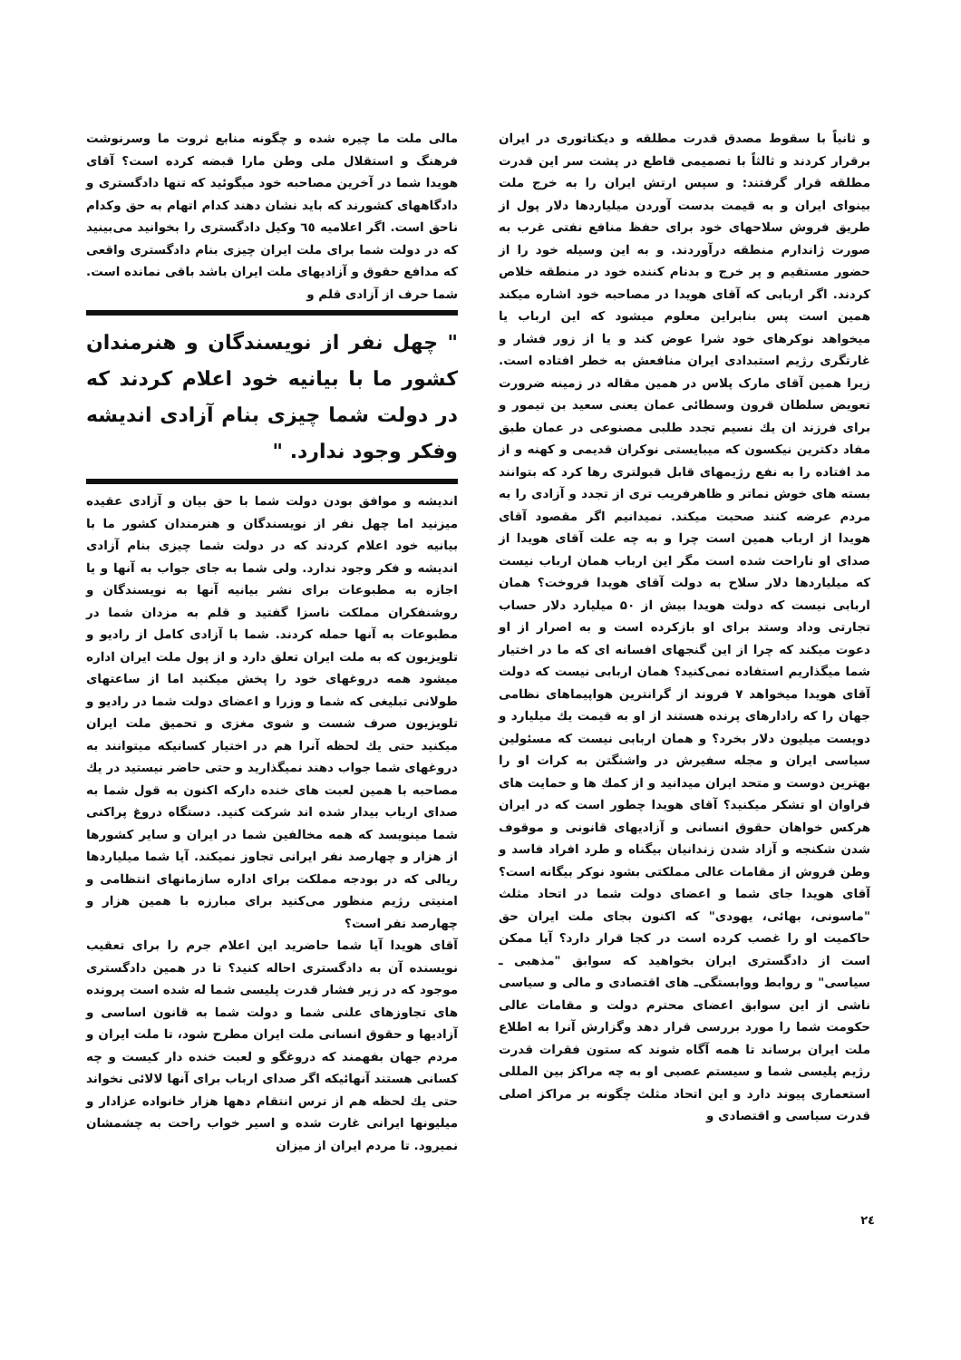و ثانیاً با سقوط مصدق قدرت مطلقه و دیکتاتوری در ایران برقرار کردند و ثالثاً با تصمیمی قاطع در پشت سر این قدرت مطلقه قرار گرفتند: و سپس ارتش ایران را به خرج ملت بینوای ایران و به قیمت بدست آوردن میلیاردها دلار پول از طریق فروش سلاحهای خود برای حفظ منافع نفتی غرب به صورت ژاندارم منطقه درآوردند. و به این وسیله خود را از حضور مستقیم و پر خرج و بدنام کننده خود در منطقه خلاص کردند. اگر اربابی که آقای هویدا در مصاحبه خود اشاره میکند همین است پس بنابراین معلوم میشود که این ارباب یا میخواهد نوکرهای خود شرا عوض کند و یا از زور فشار و غارتگری رژیم استبدادی ایران منافعش به خطر افتاده است. زیرا همین آقای مارک پلاس در همین مقاله در زمینه ضرورت تعویض سلطان قرون وسطائی عمان یعنی سعید بن تیمور و برای فرزند ان یك نسیم تجدد طلبی مصنوعی در عمان طبق مفاد دکترین نیکسون که میبایستی نوکران قدیمی و کهنه و از مد افتاده را به نفع رژیمهای قابل قبولتری رها کرد که بتوانند بسته های خوش نماتر و ظاهرفریب تری از تجدد و آزادی را به مردم عرضه کنند صحبت میکند. نمیدانیم اگر مقصود آقای هویدا از ارباب همین است چرا و به چه علت آقای هویدا از صدای او ناراحت شده است مگر این ارباب همان ارباب نیست که میلیاردها دلار سلاح به دولت آقای هویدا فروخت؟ همان اربابی نیست که دولت هویدا بیش از ۵۰ میلیارد دلار حساب تجارتی وداد وستد برای او بازکرده است و به اصرار از او دعوت میکند که چرا از این گنجهای افسانه ای که ما در اختیار شما میگذاریم استفاده نمی‌کنید؟ همان اربابی نیست که دولت آقای هویدا میخواهد ۷ فروند از گرانترین هواپیماهای نظامی جهان را که رادارهای پرنده هستند از او به قیمت یك میلیارد و دویست میلیون دلار بخرد؟ و همان اربابی نیست که مسئولین سیاسی ایران و مجله سفیرش در واشنگتن به کرات او را بهترین دوست و متحد ایران میدانید و از کمك ها و حمایت های فراوان او تشکر میکنید؟ آقای هویدا چطور است که در ایران هرکس خواهان حقوق انسانی و آزادیهای قانونی و موقوف شدن شکنجه و آزاد شدن زندانیان بیگناه و طرد افراد فاسد و وطن فروش از مقامات عالی مملکتی بشود نوکر بیگانه است؟ آقای هویدا جای شما و اعضای دولت شما در اتحاد مثلث "ماسونی، بهائی، یهودی" که اکنون بجای ملت ایران حق حاکمیت او را غصب کرده است در کجا قرار دارد؟ آیا ممکن است از دادگستری ایران بخواهید که سوابق "مذهبی ـ سیاسی" و روابط ووابستگی‌ـ های اقتصادی و مالی و سیاسی ناشی از این سوابق اعضای محترم دولت و مقامات عالی حکومت شما را مورد بررسی قرار دهد وگزارش آنرا به اطلاع ملت ایران برساند تا همه آگاه شوند که ستون فقرات قدرت رژیم پلیسی شما و سیستم عصبی او به چه مراکز بین المللی استعماری پیوند دارد و این اتحاد مثلث چگونه بر مراکز اصلی قدرت سیاسی و اقتصادی و
مالی ملت ما چیره شده و چگونه منابع ثروت ما وسرنوشت فرهنگ و استقلال ملی وطن مارا قبضه کرده است؟ آقای هویدا شما در آخرین مصاحبه خود میگوئید که تنها دادگستری و دادگاههای کشورند که باید نشان دهند کدام اتهام به حق وکدام ناحق است. اگر اعلامیه ٦٥ وکیل دادگستری را بخوانید می‌بینید که در دولت شما برای ملت ایران چیزی بنام دادگستری واقعی که مدافع حقوق و آزادیهای ملت ایران باشد باقی نمانده است. شما حرف از آزادی قلم و
" چهل نفر از نویسندگان و هنرمندان کشور ما با بیانیه خود اعلام کردند که در دولت شما چیزی بنام آزادی اندیشه وفکر وجود ندارد. "
اندیشه و موافق بودن دولت شما با حق بیان و آزادی عقیده میزنید اما چهل نفر از نویسندگان و هنرمندان کشور ما با بیانیه خود اعلام کردند که در دولت شما چیزی بنام آزادی اندیشه و فکر وجود ندارد. ولی شما به جای جواب به آنها و یا اجازه به مطبوعات برای نشر بیانیه آنها به نویسندگان و روشنفکران مملکت ناسزا گفتید و قلم به مزدان شما در مطبوعات به آنها حمله کردند. شما با آزادی کامل از رادیو و تلویزیون که به ملت ایران تعلق دارد و از پول ملت ایران اداره میشود همه دروغهای خود را پخش میکنید اما از ساعتهای طولانی تبلیغی که شما و وزرا و اعضای دولت شما در رادیو و تلویزیون صرف شست و شوی مغزی و تحمیق ملت ایران میکنید حتی یك لحظه آنرا هم در اختیار کسانیکه میتوانند به دروغهای شما جواب دهند نمیگذارید و حتی حاضر نیستید در یك مصاحبه با همین لعبت های خنده دارکه اکنون به قول شما به صدای ارباب بیدار شده اند شرکت کنید. دستگاه دروغ پراکنی شما مینویسد که همه مخالفین شما در ایران و سایر کشورها از هزار و چهارصد نفر ایرانی تجاوز نمیکند. آیا شما میلیاردها ریالی که در بودجه مملکت برای اداره سازمانهای انتظامی و امنیتی رژیم منظور می‌کنید برای مبارزه با همین هزار و چهارصد نفر است؟
آقای هویدا آیا شما حاضرید این اعلام جرم را برای تعقیب نویسنده آن به دادگستری احاله کنید؟ تا در همین دادگستری موجود که در زیر فشار قدرت پلیسی شما له شده است پرونده های تجاوزهای علنی شما و دولت شما به قانون اساسی و آزادیها و حقوق انسانی ملت ایران مطرح شود، تا ملت ایران و مردم جهان بفهمند که دروغگو و لعبت خنده دار کیست و چه کسانی هستند آنهائیکه اگر صدای ارباب برای آنها لالائی نخواند حتی یك لحظه هم از ترس انتقام دهها هزار خانواده عزادار و میلیونها ایرانی غارت شده و اسیر خواب راحت به چشمشان نمیرود. تا مردم ایران از میزان
٢٤